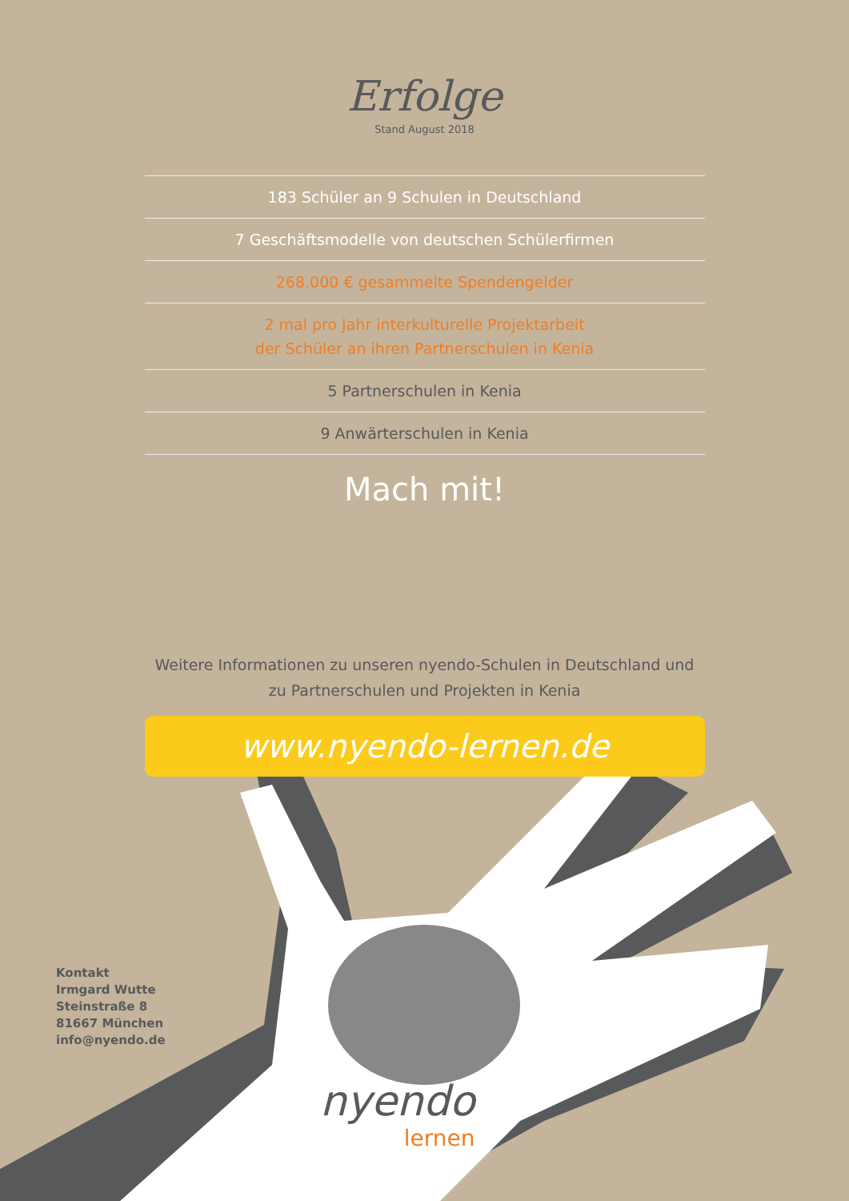Erfolge
Stand August 2018
183 Schüler an 9 Schulen in Deutschland
7 Geschäftsmodelle von deutschen Schülerfirmen
268.000 € gesammelte Spendengelder
2 mal pro Jahr interkulturelle Projektarbeit
der Schüler an ihren Partnerschulen in Kenia
5 Partnerschulen in Kenia
9 Anwärterschulen in Kenia
Mach mit!
Weitere Informationen zu unseren nyendo-Schulen in Deutschland und
zu Partnerschulen und Projekten in Kenia
www.nyendo-lernen.de
Kontakt
Irmgard Wutte
Steinstraße 8
81667 München
info@nyendo.de
nyendo
lernen